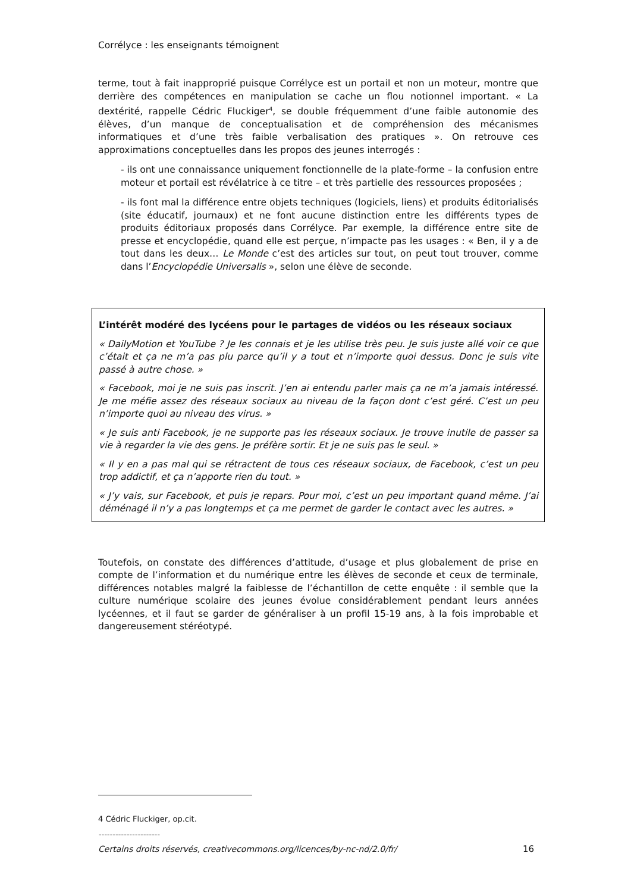Corrélyce : les enseignants témoignent
terme, tout à fait inapproprié puisque Corrélyce est un portail et non un moteur, montre que derrière des compétences en manipulation se cache un flou notionnel important. « La dextérité, rappelle Cédric Fluckiger<sup>4</sup>, se double fréquemment d’une faible autonomie des élèves, d’un manque de conceptualisation et de compréhension des mécanismes informatiques et d’une très faible verbalisation des pratiques ». On retrouve ces approximations conceptuelles dans les propos des jeunes interrogés :
- ils ont une connaissance uniquement fonctionnelle de la plate-forme – la confusion entre moteur et portail est révélatrice à ce titre – et très partielle des ressources proposées ;
- ils font mal la différence entre objets techniques (logiciels, liens) et produits éditorialisés (site éducatif, journaux) et ne font aucune distinction entre les différents types de produits éditoriaux proposés dans Corrélyce. Par exemple, la différence entre site de presse et encyclopédie, quand elle est perçue, n’impacte pas les usages : « Ben, il y a de tout dans les deux… Le Monde c’est des articles sur tout, on peut tout trouver, comme dans l’Encyclopédie Universalis », selon une élève de seconde.
L’intérêt modéré des lycéens pour le partages de vidéos ou les réseaux sociaux
« DailyMotion et YouTube ? Je les connais et je les utilise très peu. Je suis juste allé voir ce que c’était et ça ne m’a pas plu parce qu’il y a tout et n’importe quoi dessus. Donc je suis vite passé à autre chose. »
« Facebook, moi je ne suis pas inscrit. J’en ai entendu parler mais ça ne m’a jamais intéressé. Je me méfie assez des réseaux sociaux au niveau de la façon dont c’est géré. C’est un peu n’importe quoi au niveau des virus. »
« Je suis anti Facebook, je ne supporte pas les réseaux sociaux. Je trouve inutile de passer sa vie à regarder la vie des gens. Je préfère sortir. Et je ne suis pas le seul. »
« Il y en a pas mal qui se rétractent de tous ces réseaux sociaux, de Facebook, c’est un peu trop addictif, et ça n’apporte rien du tout. »
« J’y vais, sur Facebook, et puis je repars. Pour moi, c’est un peu important quand même. J’ai déménagé il n’y a pas longtemps et ça me permet de garder le contact avec les autres. »
Toutefois, on constate des différences d’attitude, d’usage et plus globalement de prise en compte de l’information et du numérique entre les élèves de seconde et ceux de terminale, différences notables malgré la faiblesse de l’échantillon de cette enquête : il semble que la culture numérique scolaire des jeunes évolue considérablement pendant leurs années lycéennes, et il faut se garder de généraliser à un profil 15-19 ans, à la fois improbable et dangereusement stéréotypé.
4 Cédric Fluckiger, op.cit.
----------------------
Certains droits réservés, creativecommons.org/licences/by-nc-nd/2.0/fr/ 16